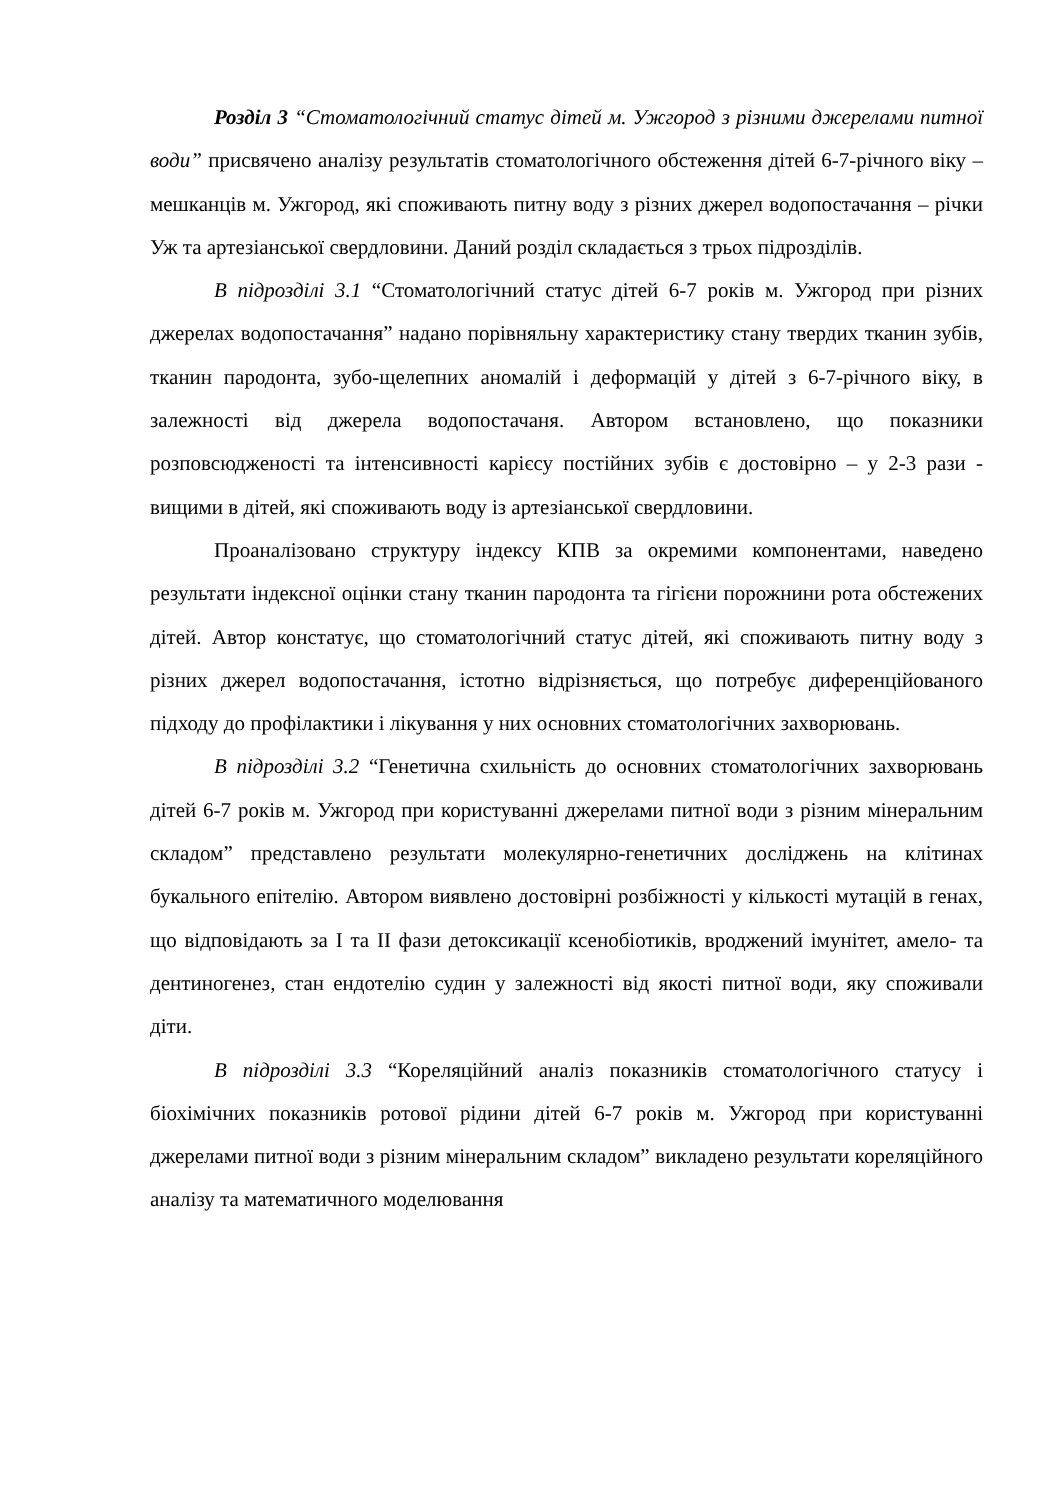Розділ 3 “Стоматологічний статус дітей м. Ужгород з різними джерелами питної води” присвячено аналізу результатів стоматологічного обстеження дітей 6-7-річного віку – мешканців м. Ужгород, які споживають питну воду з різних джерел водопостачання – річки Уж та артезіанської свердловини. Даний розділ складається з трьох підрозділів.
В підрозділі 3.1 “Стоматологічний статус дітей 6-7 років м. Ужгород при різних джерелах водопостачання” надано порівняльну характеристику стану твердих тканин зубів, тканин пародонта, зубо-щелепних аномалій і деформацій у дітей з 6-7-річного віку, в залежності від джерела водопостачаня. Автором встановлено, що показники розповсюдженості та інтенсивності карієсу постійних зубів є достовірно – у 2-3 рази - вищими в дітей, які споживають воду із артезіанської свердловини.
Проаналізовано структуру індексу КПВ за окремими компонентами, наведено результати індексної оцінки стану тканин пародонта та гігієни порожнини рота обстежених дітей. Автор констатує, що стоматологічний статус дітей, які споживають питну воду з різних джерел водопостачання, істотно відрізняється, що потребує диференційованого підходу до профілактики і лікування у них основних стоматологічних захворювань.
В підрозділі 3.2 “Генетична схильність до основних стоматологічних захворювань дітей 6-7 років м. Ужгород при користуванні джерелами питної води з різним мінеральним складом” представлено результати молекулярно-генетичних досліджень на клітинах букального епітелію. Автором виявлено достовірні розбіжності у кількості мутацій в генах, що відповідають за I та II фази детоксикації ксенобіотиків, вроджений імунітет, амело- та дентиногенез, стан ендотелію судин у залежності від якості питної води, яку споживали діти.
В підрозділі 3.3 “Кореляційний аналіз показників стоматологічного статусу і біохімічних показників ротової рідини дітей 6-7 років м. Ужгород при користуванні джерелами питної води з різним мінеральним складом” викладено результати кореляційного аналізу та математичного моделювання